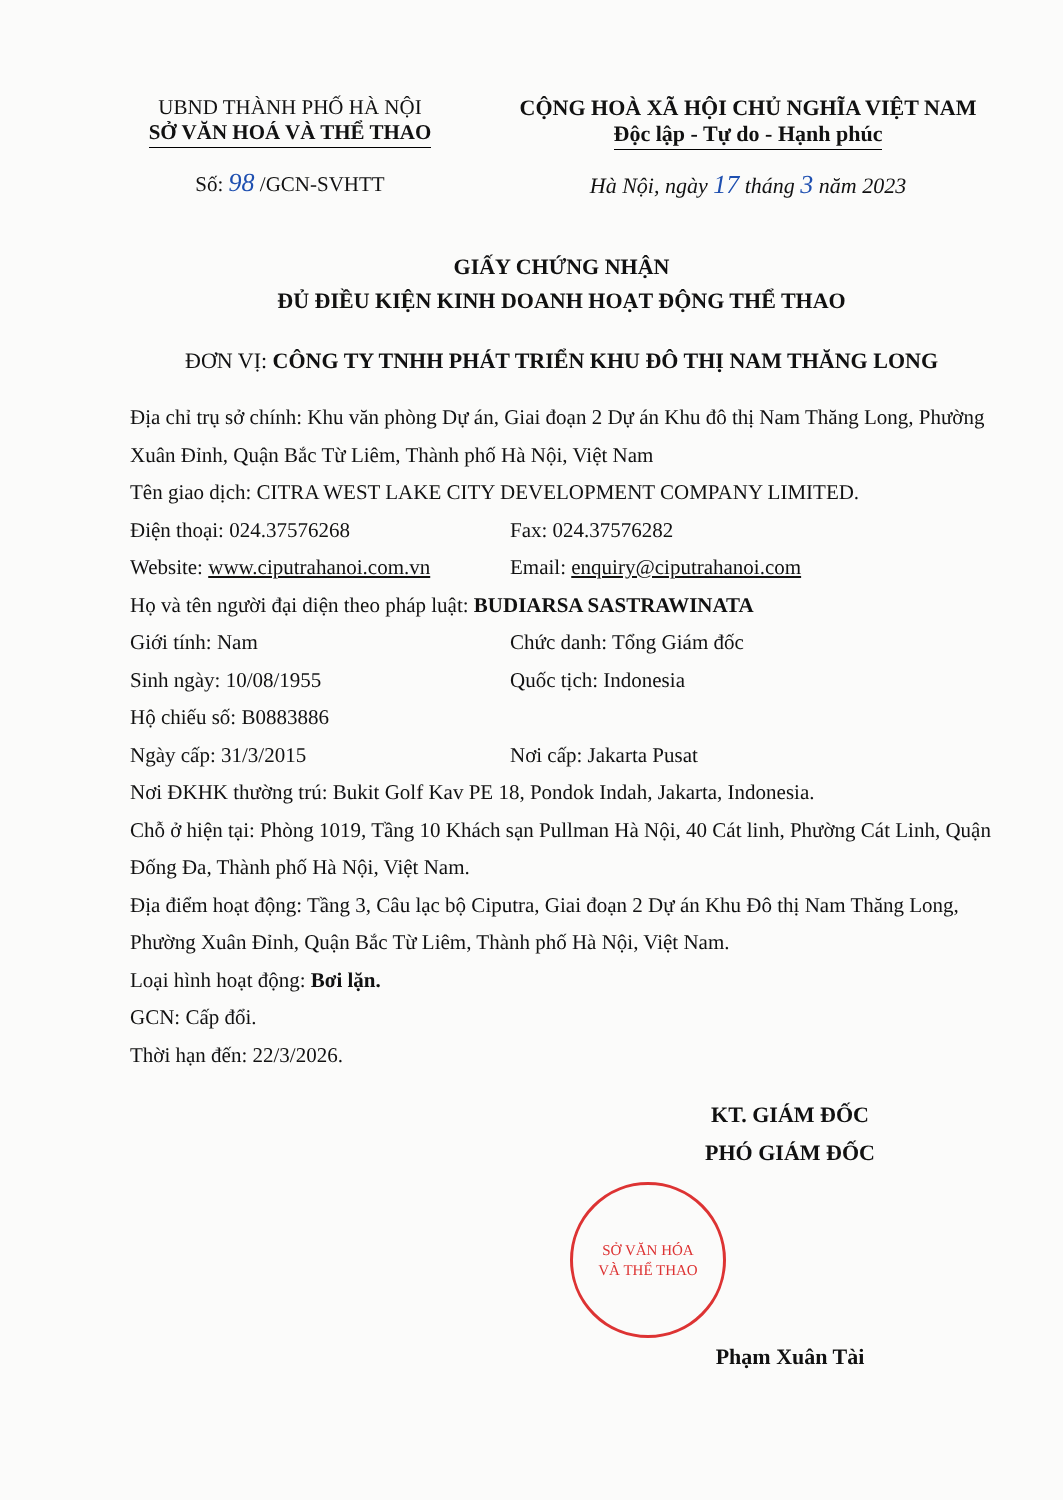UBND THÀNH PHỐ HÀ NỘI
SỞ VĂN HOÁ VÀ THỂ THAO
Số: 98 /GCN-SVHTT
CỘNG HOÀ XÃ HỘI CHỦ NGHĨA VIỆT NAM
Độc lập - Tự do - Hạnh phúc
Hà Nội, ngày 17 tháng 3 năm 2023
GIẤY CHỨNG NHẬN
ĐỦ ĐIỀU KIỆN KINH DOANH HOẠT ĐỘNG THỂ THAO
ĐƠN VỊ: CÔNG TY TNHH PHÁT TRIỂN KHU ĐÔ THỊ NAM THĂNG LONG
Địa chỉ trụ sở chính: Khu văn phòng Dự án, Giai đoạn 2 Dự án Khu đô thị Nam Thăng Long, Phường Xuân Đỉnh, Quận Bắc Từ Liêm, Thành phố Hà Nội, Việt Nam
Tên giao dịch: CITRA WEST LAKE CITY DEVELOPMENT COMPANY LIMITED.
Điện thoại: 024.37576268 Fax: 024.37576282
Website: www.ciputrahanoi.com.vn Email: enquiry@ciputrahanoi.com
Họ và tên người đại diện theo pháp luật: BUDIARSA SASTRAWINATA
Giới tính: Nam Chức danh: Tổng Giám đốc
Sinh ngày: 10/08/1955 Quốc tịch: Indonesia
Hộ chiếu số: B0883886
Ngày cấp: 31/3/2015 Nơi cấp: Jakarta Pusat
Nơi ĐKHK thường trú: Bukit Golf Kav PE 18, Pondok Indah, Jakarta, Indonesia.
Chỗ ở hiện tại: Phòng 1019, Tầng 10 Khách sạn Pullman Hà Nội, 40 Cát linh, Phường Cát Linh, Quận Đống Đa, Thành phố Hà Nội, Việt Nam.
Địa điểm hoạt động: Tầng 3, Câu lạc bộ Ciputra, Giai đoạn 2 Dự án Khu Đô thị Nam Thăng Long, Phường Xuân Đỉnh, Quận Bắc Từ Liêm, Thành phố Hà Nội, Việt Nam.
Loại hình hoạt động: Bơi lặn.
GCN: Cấp đổi.
Thời hạn đến: 22/3/2026.
KT. GIÁM ĐỐC
PHÓ GIÁM ĐỐC
SỞ VĂN HÓA
VÀ THỂ THAO
Phạm Xuân Tài